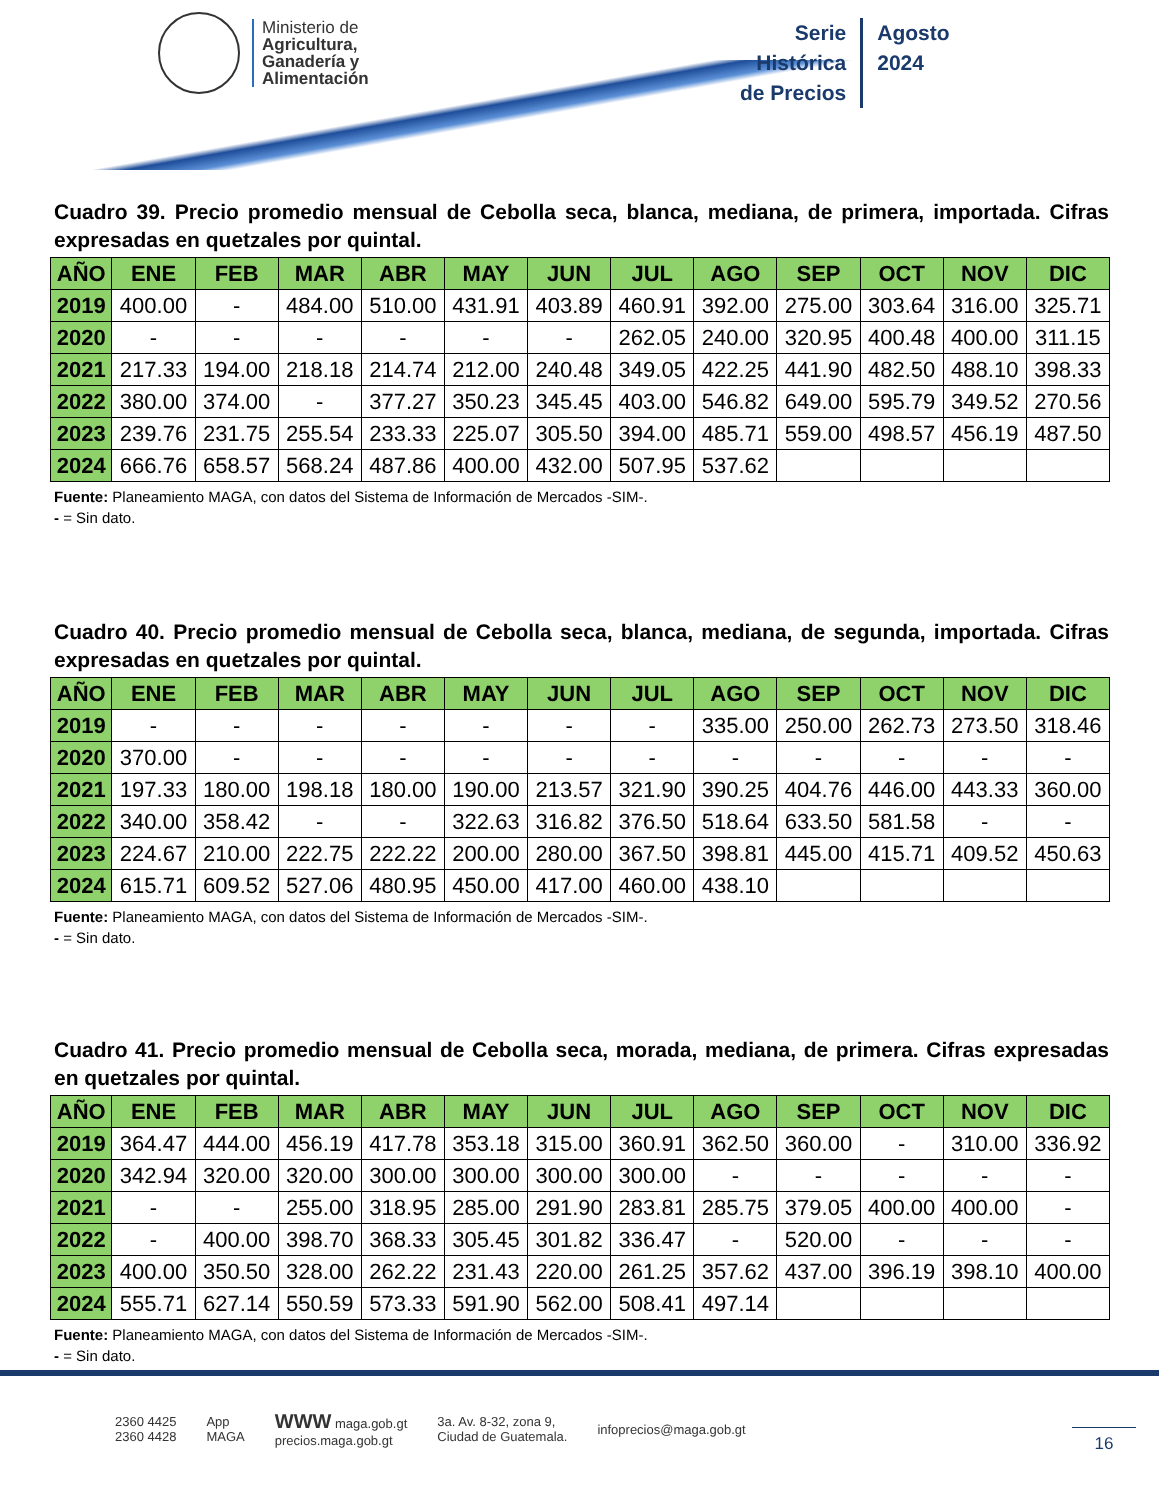Ministerio de
Agricultura,
Ganadería y
Alimentación
Serie
Histórica
de Precios
Agosto
2024
Cuadro 39. Precio promedio mensual de Cebolla seca, blanca, mediana, de primera, importada. Cifras expresadas en quetzales por quintal.
| AÑO | ENE | FEB | MAR | ABR | MAY | JUN | JUL | AGO | SEP | OCT | NOV | DIC |
| --- | --- | --- | --- | --- | --- | --- | --- | --- | --- | --- | --- | --- |
| 2019 | 400.00 | - | 484.00 | 510.00 | 431.91 | 403.89 | 460.91 | 392.00 | 275.00 | 303.64 | 316.00 | 325.71 |
| 2020 | - | - | - | - | - | - | 262.05 | 240.00 | 320.95 | 400.48 | 400.00 | 311.15 |
| 2021 | 217.33 | 194.00 | 218.18 | 214.74 | 212.00 | 240.48 | 349.05 | 422.25 | 441.90 | 482.50 | 488.10 | 398.33 |
| 2022 | 380.00 | 374.00 | - | 377.27 | 350.23 | 345.45 | 403.00 | 546.82 | 649.00 | 595.79 | 349.52 | 270.56 |
| 2023 | 239.76 | 231.75 | 255.54 | 233.33 | 225.07 | 305.50 | 394.00 | 485.71 | 559.00 | 498.57 | 456.19 | 487.50 |
| 2024 | 666.76 | 658.57 | 568.24 | 487.86 | 400.00 | 432.00 | 507.95 | 537.62 | | | | |
Fuente: Planeamiento MAGA, con datos del Sistema de Información de Mercados -SIM-.
- = Sin dato.
Cuadro 40. Precio promedio mensual de Cebolla seca, blanca, mediana, de segunda, importada. Cifras expresadas en quetzales por quintal.
| AÑO | ENE | FEB | MAR | ABR | MAY | JUN | JUL | AGO | SEP | OCT | NOV | DIC |
| --- | --- | --- | --- | --- | --- | --- | --- | --- | --- | --- | --- | --- |
| 2019 | - | - | - | - | - | - | - | 335.00 | 250.00 | 262.73 | 273.50 | 318.46 |
| 2020 | 370.00 | - | - | - | - | - | - | - | - | - | - | - |
| 2021 | 197.33 | 180.00 | 198.18 | 180.00 | 190.00 | 213.57 | 321.90 | 390.25 | 404.76 | 446.00 | 443.33 | 360.00 |
| 2022 | 340.00 | 358.42 | - | - | 322.63 | 316.82 | 376.50 | 518.64 | 633.50 | 581.58 | - | - |
| 2023 | 224.67 | 210.00 | 222.75 | 222.22 | 200.00 | 280.00 | 367.50 | 398.81 | 445.00 | 415.71 | 409.52 | 450.63 |
| 2024 | 615.71 | 609.52 | 527.06 | 480.95 | 450.00 | 417.00 | 460.00 | 438.10 | | | | |
Fuente: Planeamiento MAGA, con datos del Sistema de Información de Mercados -SIM-.
- = Sin dato.
Cuadro 41. Precio promedio mensual de Cebolla seca, morada, mediana, de primera. Cifras expresadas en quetzales por quintal.
| AÑO | ENE | FEB | MAR | ABR | MAY | JUN | JUL | AGO | SEP | OCT | NOV | DIC |
| --- | --- | --- | --- | --- | --- | --- | --- | --- | --- | --- | --- | --- |
| 2019 | 364.47 | 444.00 | 456.19 | 417.78 | 353.18 | 315.00 | 360.91 | 362.50 | 360.00 | - | 310.00 | 336.92 |
| 2020 | 342.94 | 320.00 | 320.00 | 300.00 | 300.00 | 300.00 | 300.00 | - | - | - | - | - |
| 2021 | - | - | 255.00 | 318.95 | 285.00 | 291.90 | 283.81 | 285.75 | 379.05 | 400.00 | 400.00 | - |
| 2022 | - | 400.00 | 398.70 | 368.33 | 305.45 | 301.82 | 336.47 | - | 520.00 | - | - | - |
| 2023 | 400.00 | 350.50 | 328.00 | 262.22 | 231.43 | 220.00 | 261.25 | 357.62 | 437.00 | 396.19 | 398.10 | 400.00 |
| 2024 | 555.71 | 627.14 | 550.59 | 573.33 | 591.90 | 562.00 | 508.41 | 497.14 | | | | |
Fuente: Planeamiento MAGA, con datos del Sistema de Información de Mercados -SIM-.
- = Sin dato.
2360 4425
2360 4428
App
MAGA
WWW maga.gob.gt
precios.maga.gob.gt
3a. Av. 8-32, zona 9,
Ciudad de Guatemala.
infoprecios@maga.gob.gt
16